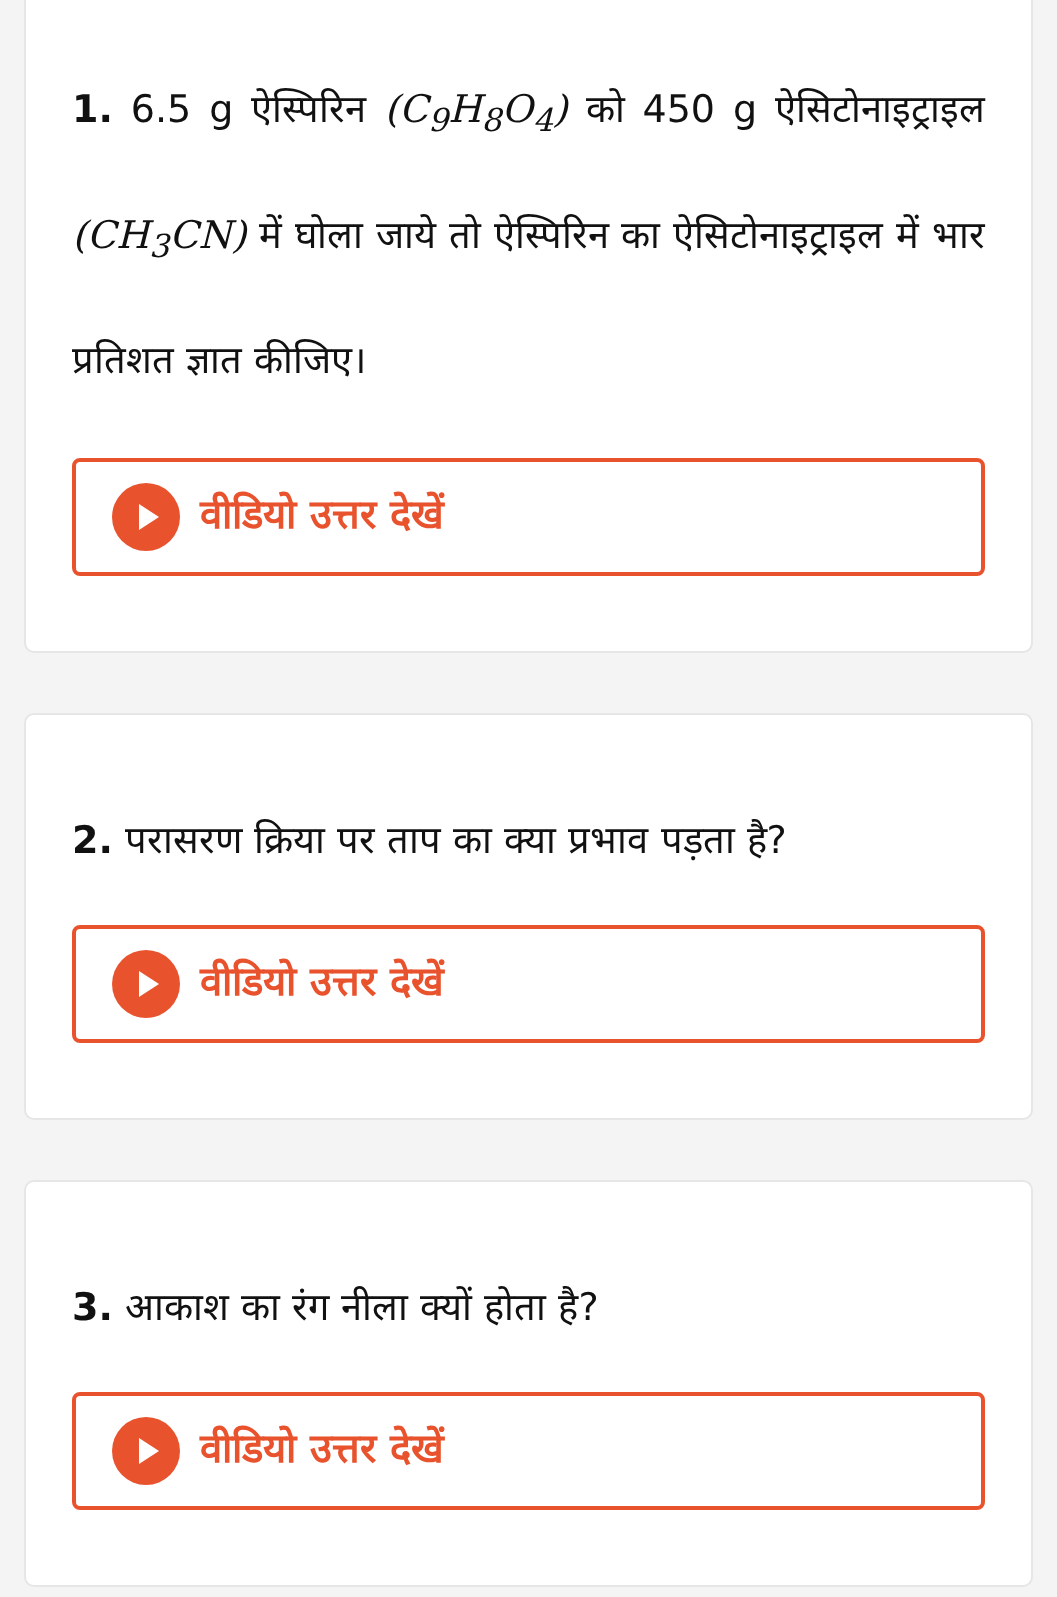1. 6.5 g ऐस्पिरिन (C<sub>9</sub>H<sub>8</sub>O<sub>4</sub>) को 450 g ऐसिटोनाइट्राइल (CH<sub>3</sub>CN) में घोला जाये तो ऐस्पिरिन का ऐसिटोनाइट्राइल में भार प्रतिशत ज्ञात कीजिए।
वीडियो उत्तर देखें
2. परासरण क्रिया पर ताप का क्या प्रभाव पड़ता है?
वीडियो उत्तर देखें
3. आकाश का रंग नीला क्यों होता है?
वीडियो उत्तर देखें